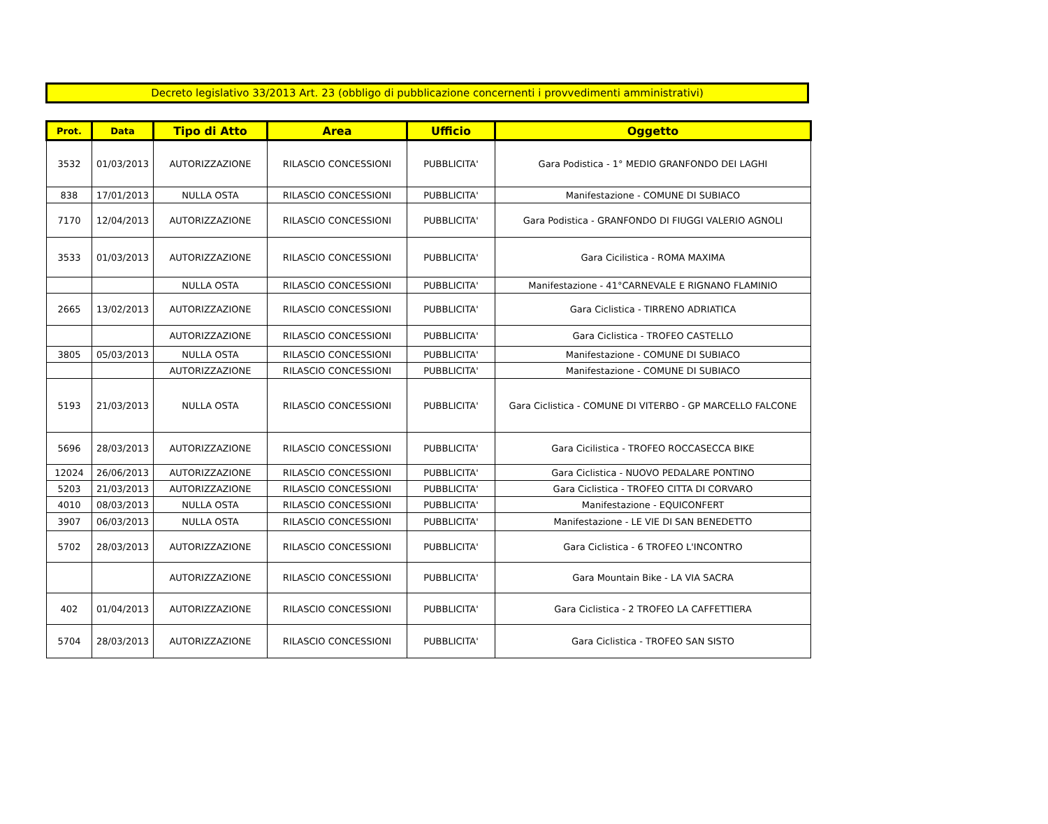Decreto legislativo 33/2013 Art. 23 (obbligo di pubblicazione concernenti i provvedimenti amministrativi)
| Prot. | Data | Tipo di Atto | Area | Ufficio | Oggetto |
| --- | --- | --- | --- | --- | --- |
| 3532 | 01/03/2013 | AUTORIZZAZIONE | RILASCIO CONCESSIONI | PUBBLICITA' | Gara Podistica - 1° MEDIO GRANFONDO DEI LAGHI |
| 838 | 17/01/2013 | NULLA OSTA | RILASCIO CONCESSIONI | PUBBLICITA' | Manifestazione - COMUNE DI SUBIACO |
| 7170 | 12/04/2013 | AUTORIZZAZIONE | RILASCIO CONCESSIONI | PUBBLICITA' | Gara Podistica - GRANFONDO DI FIUGGI VALERIO AGNOLI |
| 3533 | 01/03/2013 | AUTORIZZAZIONE | RILASCIO CONCESSIONI | PUBBLICITA' | Gara Cicilistica - ROMA MAXIMA |
| | | NULLA OSTA | RILASCIO CONCESSIONI | PUBBLICITA' | Manifestazione - 41°CARNEVALE E RIGNANO FLAMINIO |
| 2665 | 13/02/2013 | AUTORIZZAZIONE | RILASCIO CONCESSIONI | PUBBLICITA' | Gara Ciclistica - TIRRENO ADRIATICA |
| | | AUTORIZZAZIONE | RILASCIO CONCESSIONI | PUBBLICITA' | Gara Ciclistica - TROFEO CASTELLO |
| 3805 | 05/03/2013 | NULLA OSTA | RILASCIO CONCESSIONI | PUBBLICITA' | Manifestazione - COMUNE DI SUBIACO |
| | | AUTORIZZAZIONE | RILASCIO CONCESSIONI | PUBBLICITA' | Manifestazione - COMUNE DI SUBIACO |
| 5193 | 21/03/2013 | NULLA OSTA | RILASCIO CONCESSIONI | PUBBLICITA' | Gara Ciclistica - COMUNE DI VITERBO - GP MARCELLO FALCONE |
| 5696 | 28/03/2013 | AUTORIZZAZIONE | RILASCIO CONCESSIONI | PUBBLICITA' | Gara Cicilistica - TROFEO ROCCASECCA BIKE |
| 12024 | 26/06/2013 | AUTORIZZAZIONE | RILASCIO CONCESSIONI | PUBBLICITA' | Gara Ciclistica - NUOVO PEDALARE PONTINO |
| 5203 | 21/03/2013 | AUTORIZZAZIONE | RILASCIO CONCESSIONI | PUBBLICITA' | Gara Ciclistica - TROFEO CITTA DI CORVARO |
| 4010 | 08/03/2013 | NULLA OSTA | RILASCIO CONCESSIONI | PUBBLICITA' | Manifestazione - EQUICONFERT |
| 3907 | 06/03/2013 | NULLA OSTA | RILASCIO CONCESSIONI | PUBBLICITA' | Manifestazione - LE VIE DI SAN BENEDETTO |
| 5702 | 28/03/2013 | AUTORIZZAZIONE | RILASCIO CONCESSIONI | PUBBLICITA' | Gara Ciclistica - 6 TROFEO L'INCONTRO |
| | | AUTORIZZAZIONE | RILASCIO CONCESSIONI | PUBBLICITA' | Gara Mountain Bike - LA VIA SACRA |
| 402 | 01/04/2013 | AUTORIZZAZIONE | RILASCIO CONCESSIONI | PUBBLICITA' | Gara Ciclistica - 2 TROFEO LA CAFFETTIERA |
| 5704 | 28/03/2013 | AUTORIZZAZIONE | RILASCIO CONCESSIONI | PUBBLICITA' | Gara Ciclistica - TROFEO SAN SISTO |